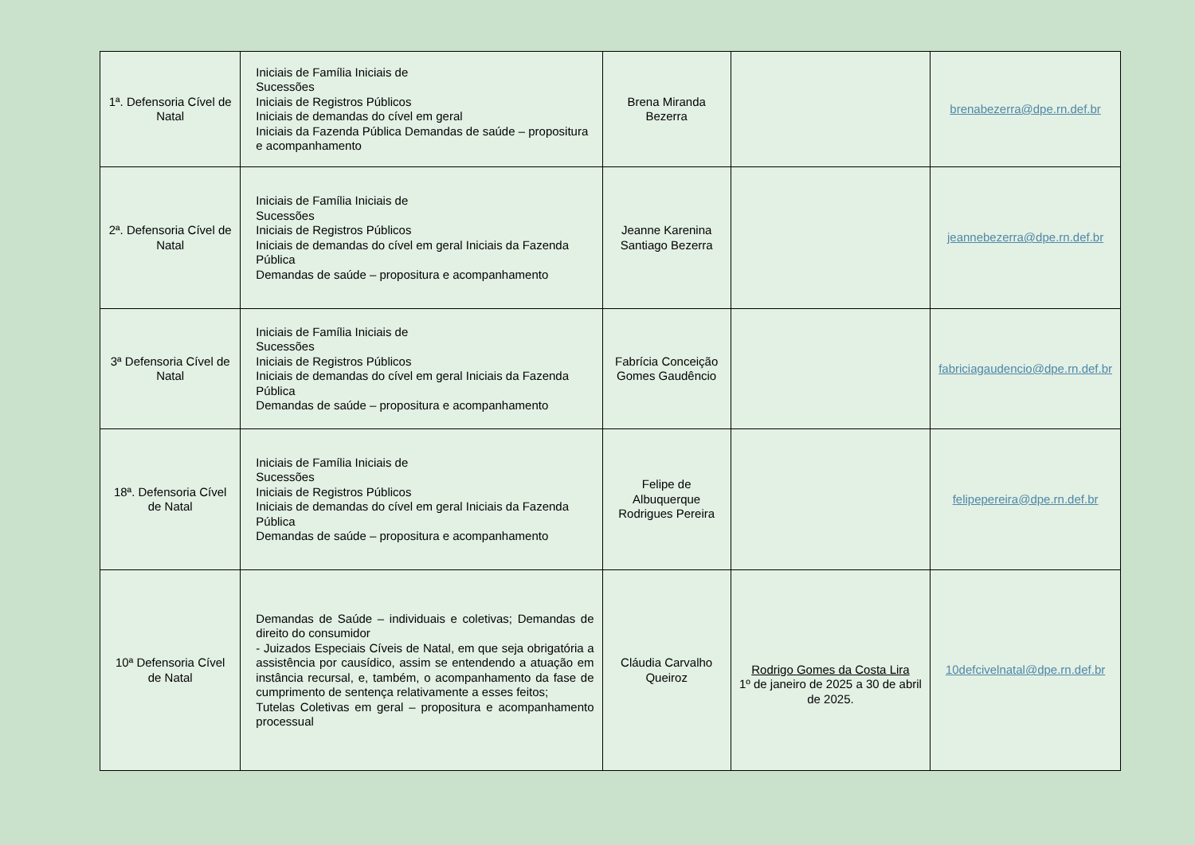| 1ª. Defensoria Cível de Natal | Iniciais de Família Iniciais de Sucessões Iniciais de Registros Públicos Iniciais de demandas do cível em geral Iniciais da Fazenda Pública Demandas de saúde – propositura e acompanhamento | Brena Miranda Bezerra | | brenabezerra@dpe.rn.def.br |
| 2ª. Defensoria Cível de Natal | Iniciais de Família Iniciais de Sucessões Iniciais de Registros Públicos Iniciais de demandas do cível em geral Iniciais da Fazenda Pública Demandas de saúde – propositura e acompanhamento | Jeanne Karenina Santiago Bezerra | | jeannebezerra@dpe.rn.def.br |
| 3ª Defensoria Cível de Natal | Iniciais de Família Iniciais de Sucessões Iniciais de Registros Públicos Iniciais de demandas do cível em geral Iniciais da Fazenda Pública Demandas de saúde – propositura e acompanhamento | Fabrícia Conceição Gomes Gaudêncio | | fabriciagaudencio@dpe.rn.def.br |
| 18ª. Defensoria Cível de Natal | Iniciais de Família Iniciais de Sucessões Iniciais de Registros Públicos Iniciais de demandas do cível em geral Iniciais da Fazenda Pública Demandas de saúde – propositura e acompanhamento | Felipe de Albuquerque Rodrigues Pereira | | felipepereira@dpe.rn.def.br |
| 10ª Defensoria Cível de Natal | Demandas de Saúde – individuais e coletivas; Demandas de direito do consumidor - Juizados Especiais Cíveis de Natal, em que seja obrigatória a assistência por causídico, assim se entendendo a atuação em instância recursal, e, também, o acompanhamento da fase de cumprimento de sentença relativamente a esses feitos; Tutelas Coletivas em geral – propositura e acompanhamento processual | Cláudia Carvalho Queiroz | Rodrigo Gomes da Costa Lira 1º de janeiro de 2025 a 30 de abril de 2025. | 10defcivelnatal@dpe.rn.def.br |